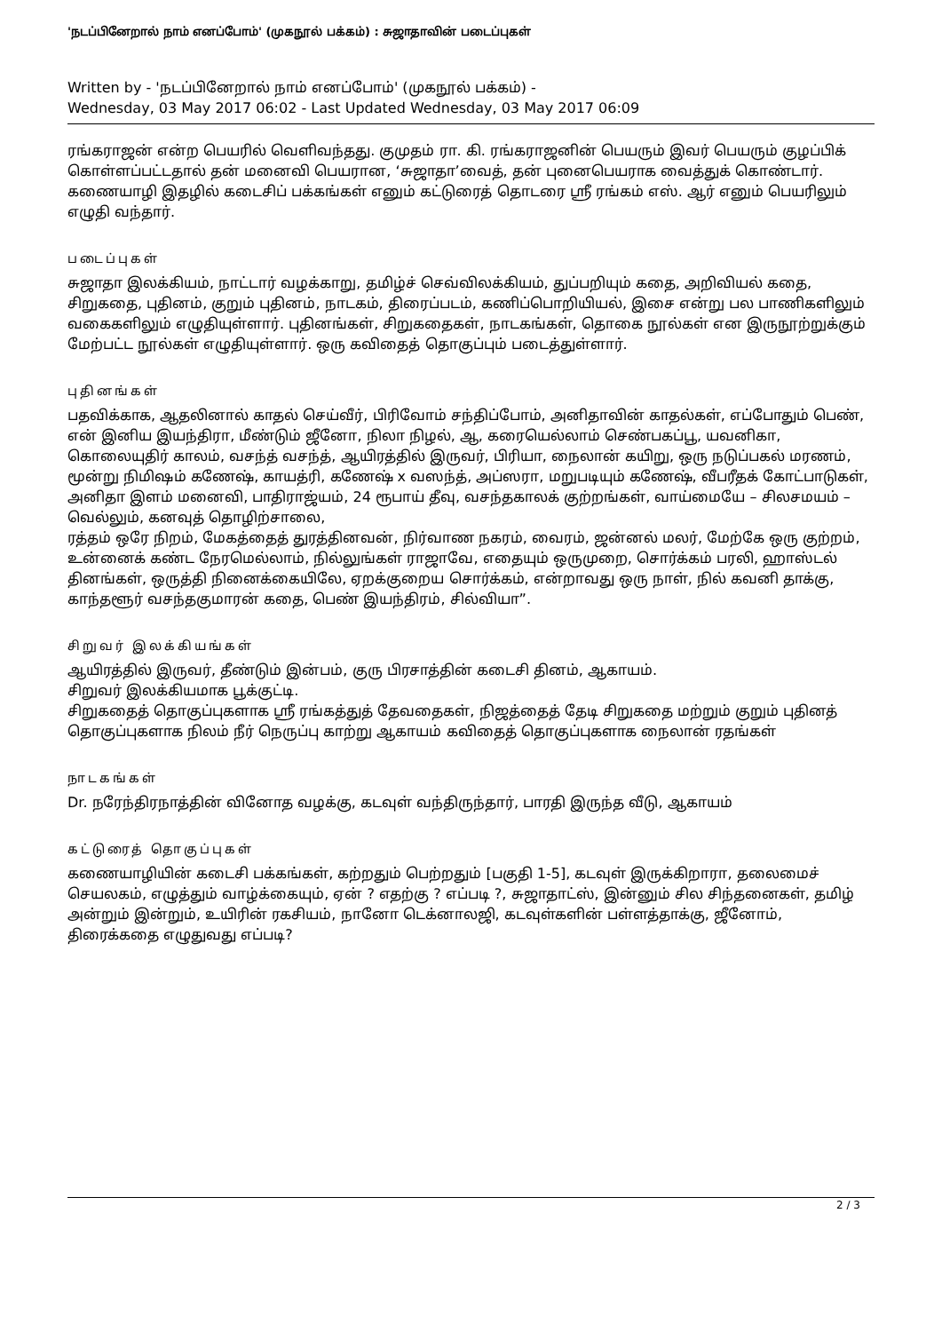'நடப்பினேறால் நாம் எனப்போம்' (முகநூல் பக்கம்) : சுஜாதாவின் படைப்புகள்
Written by - 'நடப்பினேறால் நாம் எனப்போம்' (முகநூல் பக்கம்) -
Wednesday, 03 May 2017 06:02 - Last Updated Wednesday, 03 May 2017 06:09
ரங்கராஜன் என்ற பெயரில் வெளிவந்தது. குமுதம் ரா. கி. ரங்கராஜனின் பெயரும் இவர் பெயரும் குழப்பிக் கொள்ளப்பட்டதால் தன் மனைவி பெயரான, ‘சுஜாதா’வைத், தன் புனைபெயராக வைத்துக் கொண்டார். கணையாழி இதழில் கடைசிப் பக்கங்கள் எனும் கட்டுரைத் தொடரை ஸ்ரீ ரங்கம் எஸ். ஆர் எனும் பெயரிலும் எழுதி வந்தார்.
படைப்புகள்
சுஜாதா இலக்கியம், நாட்டார் வழக்காறு, தமிழ்ச் செவ்விலக்கியம், துப்பறியும் கதை, அறிவியல் கதை, சிறுகதை, புதினம், குறும் புதினம், நாடகம், திரைப்படம், கணிப்பொறியியல், இசை என்று பல பாணிகளிலும் வகைகளிலும் எழுதியுள்ளார். புதினங்கள், சிறுகதைகள், நாடகங்கள், தொகை நூல்கள் என இருநூற்றுக்கும் மேற்பட்ட நூல்கள் எழுதியுள்ளார். ஒரு கவிதைத் தொகுப்பும் படைத்துள்ளார்.
புதினங்கள்
பதவிக்காக, ஆதலினால் காதல் செய்வீர், பிரிவோம் சந்திப்போம், அனிதாவின் காதல்கள், எப்போதும் பெண்,
என் இனிய இயந்திரா, மீண்டும் ஜீனோ, நிலா நிழல், ஆ, கரையெல்லாம் செண்பகப்பூ, யவனிகா, கொலையுதிர் காலம், வசந்த் வசந்த், ஆயிரத்தில் இருவர், பிரியா, நைலான் கயிறு, ஒரு நடுப்பகல் மரணம், மூன்று நிமிஷம் கணேஷ், காயத்ரி, கணேஷ் x வஸந்த், அப்ஸரா, மறுபடியும் கணேஷ், வீபரீதக் கோட்பாடுகள், அனிதா இளம் மனைவி, பாதிராஜ்யம், 24 ரூபாய் தீவு, வசந்தகாலக் குற்றங்கள், வாய்மையே – சிலசமயம் – வெல்லும், கனவுத் தொழிற்சாலை,
ரத்தம் ஒரே நிறம், மேகத்தைத் துரத்தினவன், நிர்வாண நகரம், வைரம், ஜன்னல் மலர், மேற்கே ஒரு குற்றம்,
உன்னைக் கண்ட நேரமெல்லாம், நில்லுங்கள் ராஜாவே, எதையும் ஒருமுறை, சொர்க்கம் பரலி, ஹாஸ்டல் தினங்கள், ஒருத்தி நினைக்கையிலே, ஏறக்குறைய சொர்க்கம், என்றாவது ஒரு நாள், நில் கவனி தாக்கு, காந்தளூர் வசந்தகுமாரன் கதை, பெண் இயந்திரம், சில்வியா”.
சிறுவர் இலக்கியங்கள்
ஆயிரத்தில் இருவர், தீண்டும் இன்பம், குரு பிரசாத்தின் கடைசி தினம், ஆகாயம்.
சிறுவர் இலக்கியமாக பூக்குட்டி.
சிறுகதைத் தொகுப்புகளாக ஸ்ரீ ரங்கத்துத் தேவதைகள், நிஜத்தைத் தேடி சிறுகதை மற்றும் குறும் புதினத் தொகுப்புகளாக நிலம் நீர் நெருப்பு காற்று ஆகாயம் கவிதைத் தொகுப்புகளாக நைலான் ரதங்கள்
நாடகங்கள்
Dr. நரேந்திரநாத்தின் வினோத வழக்கு, கடவுள் வந்திருந்தார், பாரதி இருந்த வீடு, ஆகாயம்
கட்டுரைத் தொகுப்புகள்
கணையாழியின் கடைசி பக்கங்கள், கற்றதும் பெற்றதும் [பகுதி 1-5], கடவுள் இருக்கிறாரா, தலைமைச் செயலகம், எழுத்தும் வாழ்க்கையும், ஏன் ? எதற்கு ? எப்படி ?, சுஜாதாட்ஸ், இன்னும் சில சிந்தனைகள், தமிழ் அன்றும் இன்றும், உயிரின் ரகசியம், நானோ டெக்னாலஜி, கடவுள்களின் பள்ளத்தாக்கு, ஜீனோம், திரைக்கதை எழுதுவது எப்படி?
2 / 3